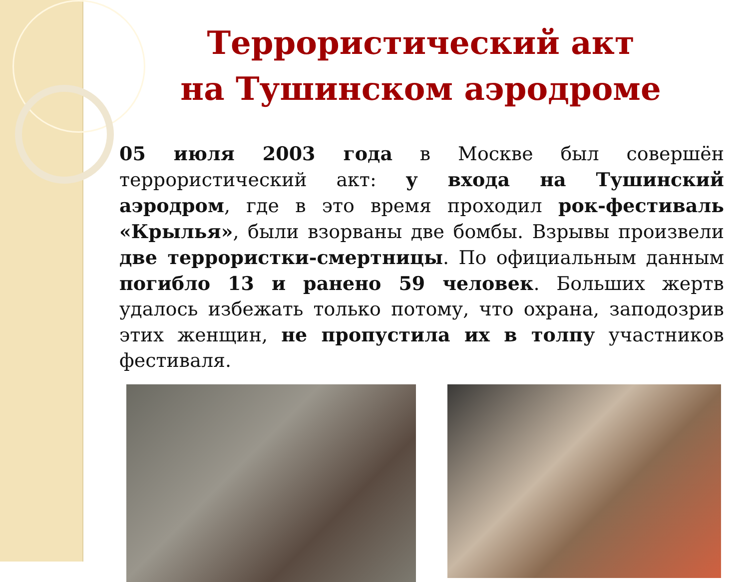Террористический акт
на Тушинском аэродроме
05 июля 2003 года в Москве был совершён террористический акт: у входа на Тушинский аэродром, где в это время проходил рок-фестиваль «Крылья», были взорваны две бомбы. Взрывы произвели две террористки-смертницы. По официальным данным погибло 13 и ранено 59 человек. Больших жертв удалось избежать только потому, что охрана, заподозрив этих женщин, не пропустила их в толпу участников фестиваля.